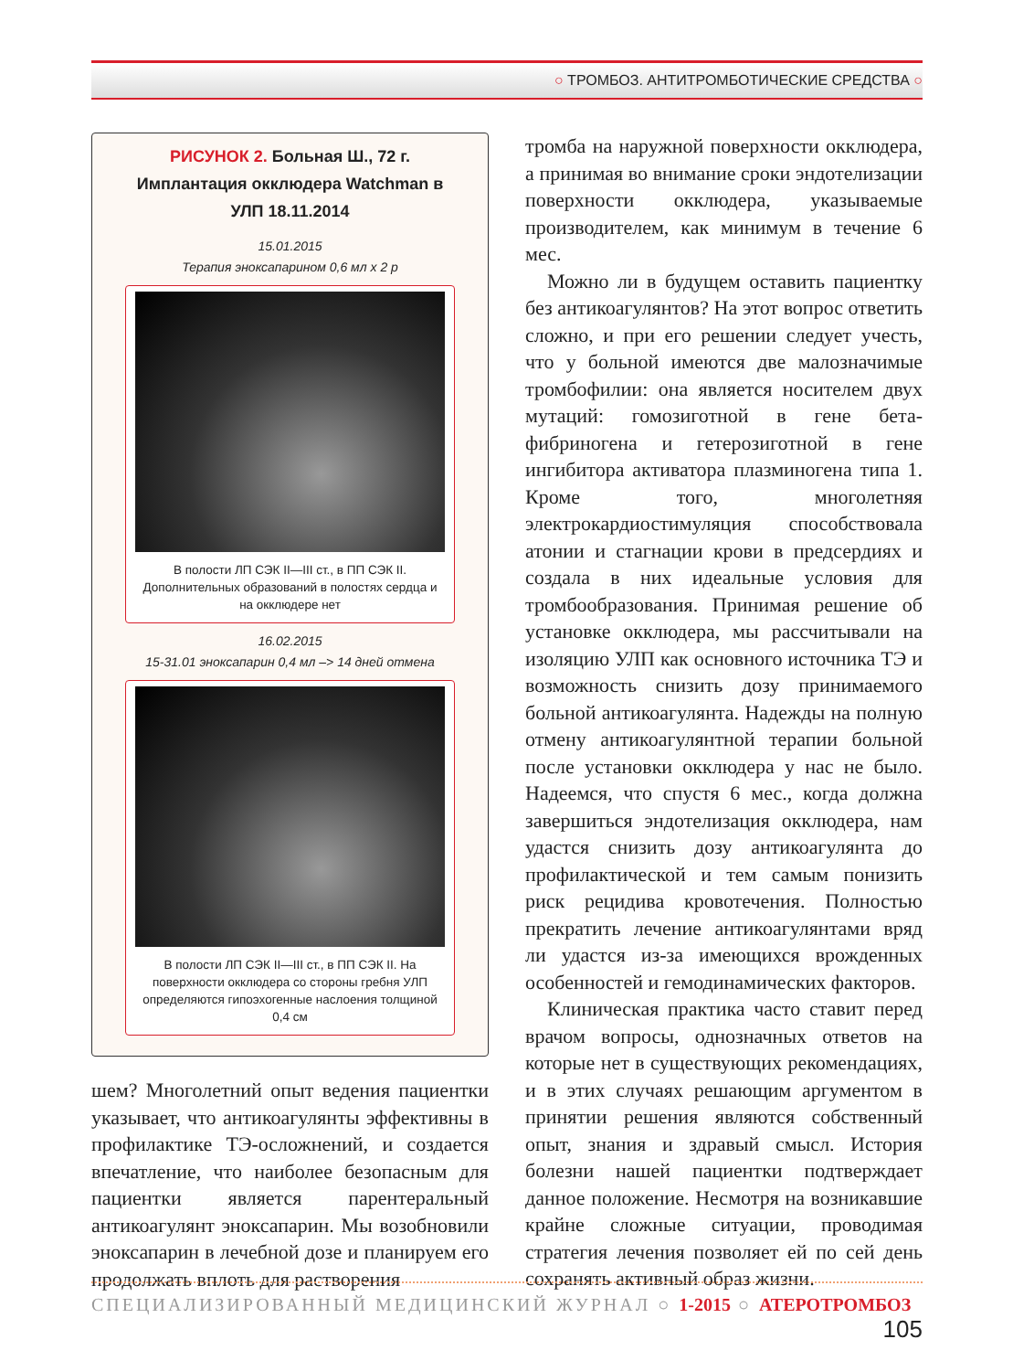○ ТРОМБОЗ. АНТИТРОМБОТИЧЕСКИЕ СРЕДСТВА ○
РИСУНОК 2. Больная Ш., 72 г. Имплантация окклюдера Watchman в УЛП 18.11.2014
15.01.2015
Терапия эноксапарином 0,6 мл х 2 р
В полости ЛП СЭК II—III ст., в ПП СЭК II. Дополнительных образований в полостях сердца и на окклюдере нет
16.02.2015
15-31.01 эноксапарин 0,4 мл –> 14 дней отмена
В полости ЛП СЭК II—III ст., в ПП СЭК II. На поверхности окклюдера со стороны гребня УЛП определяются гипоэхогенные наслоения толщиной 0,4 см
шем? Многолетний опыт ведения пациентки указывает, что антикоагулянты эффективны в профилактике ТЭ-осложнений, и создается впечатление, что наиболее безопасным для пациентки является парентеральный антикоагулянт эноксапарин. Мы возобновили эноксапарин в лечебной дозе и планируем его продолжать вплоть для растворения
тромба на наружной поверхности окклюдера, а принимая во внимание сроки эндотелизации поверхности окклюдера, указываемые производителем, как минимум в течение 6 мес.
Можно ли в будущем оставить пациентку без антикоагулянтов? На этот вопрос ответить сложно, и при его решении следует учесть, что у больной имеются две малозначимые тромбофилии: она является носителем двух мутаций: гомозиготной в гене бета-фибриногена и гетерозиготной в гене ингибитора активатора плазминогена типа 1. Кроме того, многолетняя электрокардиостимуляция способствовала атонии и стагнации крови в предсердиях и создала в них идеальные условия для тромбообразования. Принимая решение об установке окклюдера, мы рассчитывали на изоляцию УЛП как основного источника ТЭ и возможность снизить дозу принимаемого больной антикоагулянта. Надежды на полную отмену антикоагулянтной терапии больной после установки окклюдера у нас не было. Надеемся, что спустя 6 мес., когда должна завершиться эндотелизация окклюдера, нам удастся снизить дозу антикоагулянта до профилактической и тем самым понизить риск рецидива кровотечения. Полностью прекратить лечение антикоагулянтами вряд ли удастся из-за имеющихся врожденных особенностей и гемодинамических факторов.
Клиническая практика часто ставит перед врачом вопросы, однозначных ответов на которые нет в существующих рекомендациях, и в этих случаях решающим аргументом в принятии решения являются собственный опыт, знания и здравый смысл. История болезни нашей пациентки подтверждает данное положение. Несмотря на возникавшие крайне сложные ситуации, проводимая стратегия лечения позволяет ей по сей день сохранять активный образ жизни.
СПЕЦИАЛИЗИРОВАННЫЙ МЕДИЦИНСКИЙ ЖУРНАЛ ○ 1-2015 ○ АТЕРОТРОМБОЗ 105